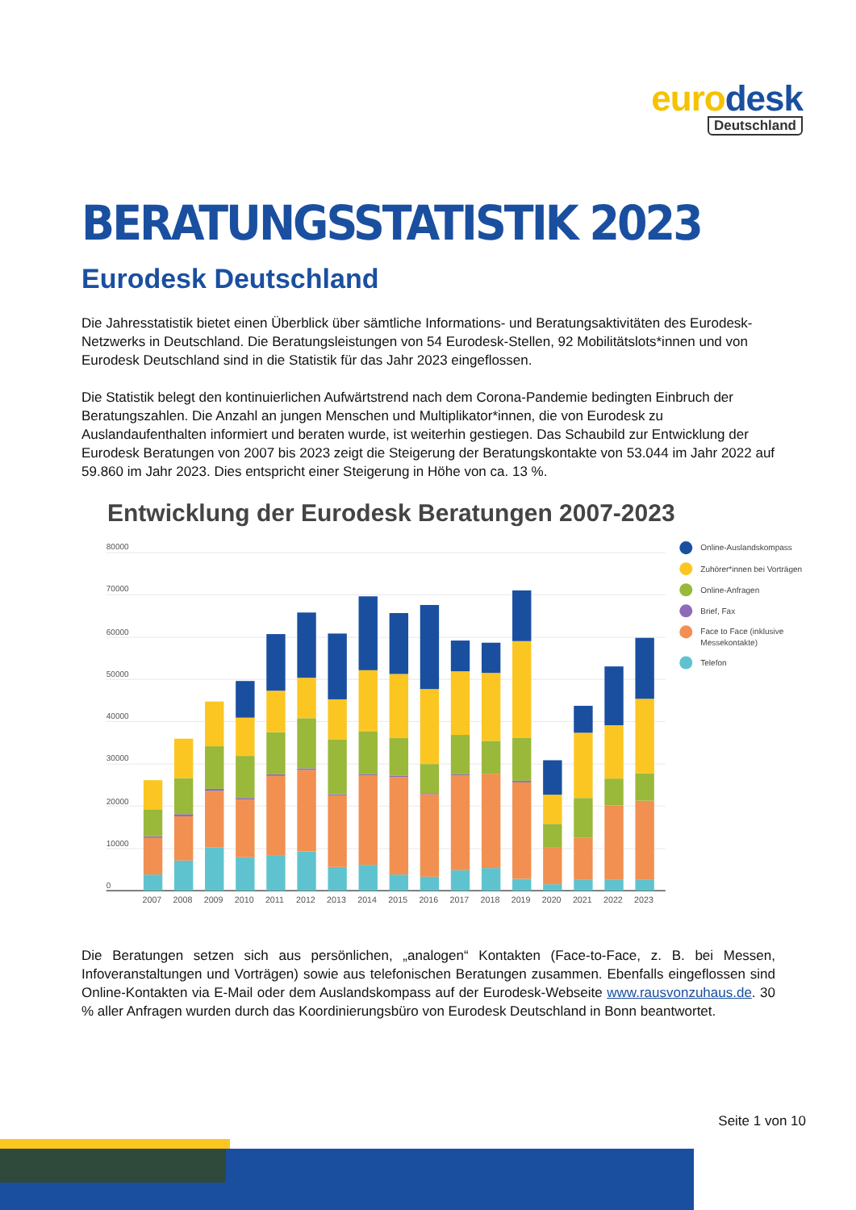euro desk
Deutschland
BERATUNGSSTATISTIK 2023
Eurodesk Deutschland
Die Jahresstatistik bietet einen Überblick über sämtliche Informations- und Beratungsaktivitäten des Eurodesk-Netzwerks in Deutschland. Die Beratungsleistungen von 54 Eurodesk-Stellen, 92 Mobilitätslots*innen und von Eurodesk Deutschland sind in die Statistik für das Jahr 2023 eingeflossen.
Die Statistik belegt den kontinuierlichen Aufwärtstrend nach dem Corona-Pandemie bedingten Einbruch der Beratungszahlen. Die Anzahl an jungen Menschen und Multiplikator*innen, die von Eurodesk zu Auslandaufenthalten informiert und beraten wurde, ist weiterhin gestiegen. Das Schaubild zur Entwicklung der Eurodesk Beratungen von 2007 bis 2023 zeigt die Steigerung der Beratungskontakte von 53.044 im Jahr 2022 auf 59.860 im Jahr 2023. Dies entspricht einer Steigerung in Höhe von ca. 13 %.
Entwicklung der Eurodesk Beratungen 2007-2023
80000
70000
60000
50000
40000
30000
20000
10000
0
2007
2008
2009
2010
2011
2012
2013
2014
2015
2016
2017
2018
2019
2020
2021
2022
2023
Online-Auslandskompass
Zuhörer*innen bei Vorträgen
Online-Anfragen
Brief, Fax
Face to Face (inklusive
Messekontakte)
Telefon
Die Beratungen setzen sich aus persönlichen, „analogen“ Kontakten (Face-to-Face, z. B. bei Messen, Infoveranstaltungen und Vorträgen) sowie aus telefonischen Beratungen zusammen. Ebenfalls eingeflossen sind Online-Kontakten via E-Mail oder dem Auslandskompass auf der Eurodesk-Webseite www.rausvonzuhaus.de. 30 % aller Anfragen wurden durch das Koordinierungsbüro von Eurodesk Deutschland in Bonn beantwortet.
Seite 1 von 10